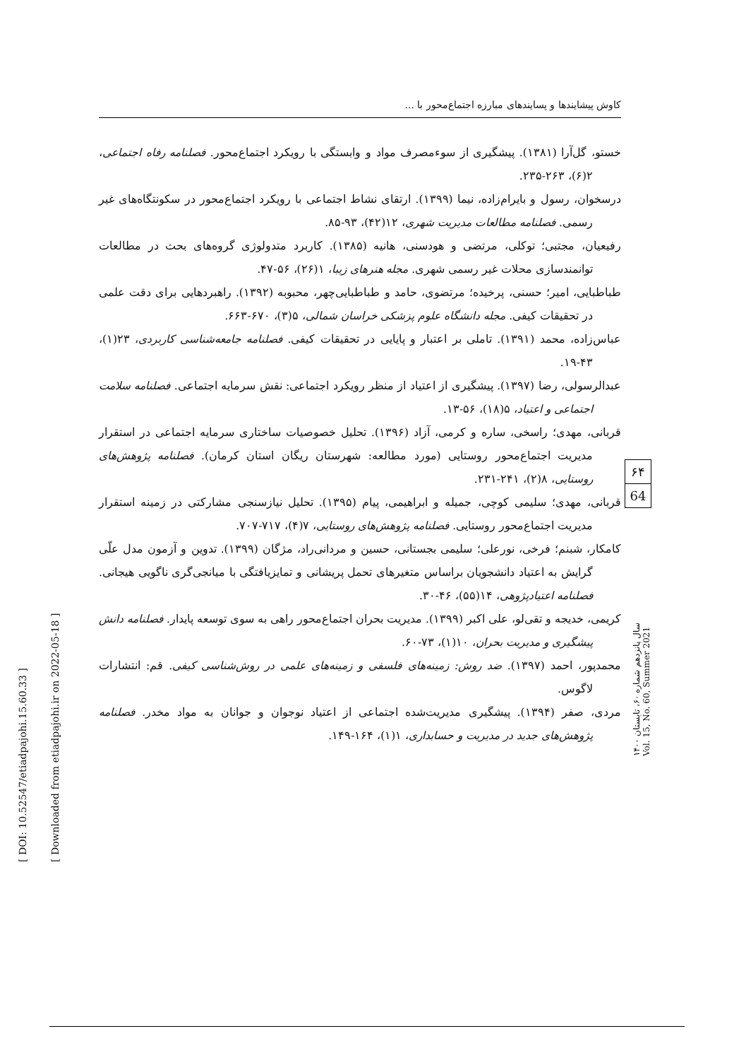کاوش پیشایندها و پسایندهای مبارزه اجتماع‌محور با ...
[ DOI: 10.52547/etiadpajohi.15.60.33 ]
[ Downloaded from etiadpajohi.ir on 2022-05-18 ]
خستو، گل‌آرا (۱۳۸۱). پیشگیری از سوءمصرف مواد و وابستگی با رویکرد اجتماع‌محور. فصلنامه رفاه اجتماعی، ۲(۶)، ۲۶۳-۲۳۵.
درسخوان، رسول و بایرام‌زاده، نیما (۱۳۹۹). ارتقای نشاط اجتماعی با رویکرد اجتماع‌محور در سکونتگاه‌های غیر رسمی. فصلنامه مطالعات مدیریت شهری، ۱۲(۴۲)، ۹۳-۸۵.
رفیعیان، مجتبی؛ توکلی، مرتضی و هودسنی، هانیه (۱۳۸۵). کاربرد متدولوژی گروه‌های بحث در مطالعات توانمندسازی محلات غیر رسمی شهری. مجله هنرهای زیبا، ۱(۲۶)، ۵۶-۴۷.
طباطبایی، امیر؛ حسنی، پرخیده؛ مرتضوی، حامد و طباطبایی‌چهر، محبوبه (۱۳۹۲). راهبردهایی برای دقت علمی در تحقیقات کیفی. مجله دانشگاه علوم پزشکی خراسان شمالی، ۵(۳)، ۶۷۰-۶۶۳.
عباس‌زاده، محمد (۱۳۹۱). تاملی بر اعتبار و پایایی در تحقیقات کیفی. فصلنامه جامعه‌شناسی کاربردی، ۲۳(۱)، ۴۳-۱۹.
عبدالرسولی، رضا (۱۳۹۷). پیشگیری از اعتیاد از منظر رویکرد اجتماعی: نقش سرمایه اجتماعی. فصلنامه سلامت اجتماعی و اعتیاد، ۵(۱۸)، ۵۶-۱۳.
قربانی، مهدی؛ راسخی، ساره و کرمی، آزاد (۱۳۹۶). تحلیل خصوصیات ساختاری سرمایه اجتماعی در استقرار مدیریت اجتماع‌محور روستایی (مورد مطالعه: شهرستان ریگان استان کرمان). فصلنامه پژوهش‌های روستایی، ۸(۲)، ۲۴۱-۲۳۱.
قربانی، مهدی؛ سلیمی کوچی، جمیله و ابراهیمی، پیام (۱۳۹۵). تحلیل نیازسنجی مشارکتی در زمینه استقرار مدیریت اجتماع‌محور روستایی. فصلنامه پژوهش‌های روستایی، ۷(۴)، ۷۱۷-۷۰۷.
کامکار، شبنم؛ فرخی، نورعلی؛ سلیمی بجستانی، حسین و مردانی‌راد، مژگان (۱۳۹۹). تدوین و آزمون مدل علّی گرایش به اعتیاد دانشجویان براساس متغیرهای تحمل پریشانی و تمایزیافتگی با میانجی‌گری ناگویی هیجانی. فصلنامه اعتیادپژوهی، ۱۴(۵۵)، ۴۶-۳۰.
کریمی، خدیجه و تقی‌لو، علی اکبر (۱۳۹۹). مدیریت بحران اجتماع‌محور راهی به سوی توسعه پایدار. فصلنامه دانش پیشگیری و مدیریت بحران، ۱۰(۱)، ۷۳-۶۰.
محمدپور، احمد (۱۳۹۷). ضد روش: زمینه‌های فلسفی و زمینه‌های علمی در روش‌شناسی کیفی. قم: انتشارات لاگوس.
مردی، صفر (۱۳۹۴). پیشگیری مدیریت‌شده اجتماعی از اعتیاد نوجوان و جوانان به مواد مخدر. فصلنامه پژوهش‌های جدید در مدیریت و حسابداری، ۱(۱)، ۱۶۴-۱۴۹.
۶۴
64
سال پانزدهم شماره ۶۰، تابستان ۱۴۰۰
Vol. 15, No. 60, Summer 2021